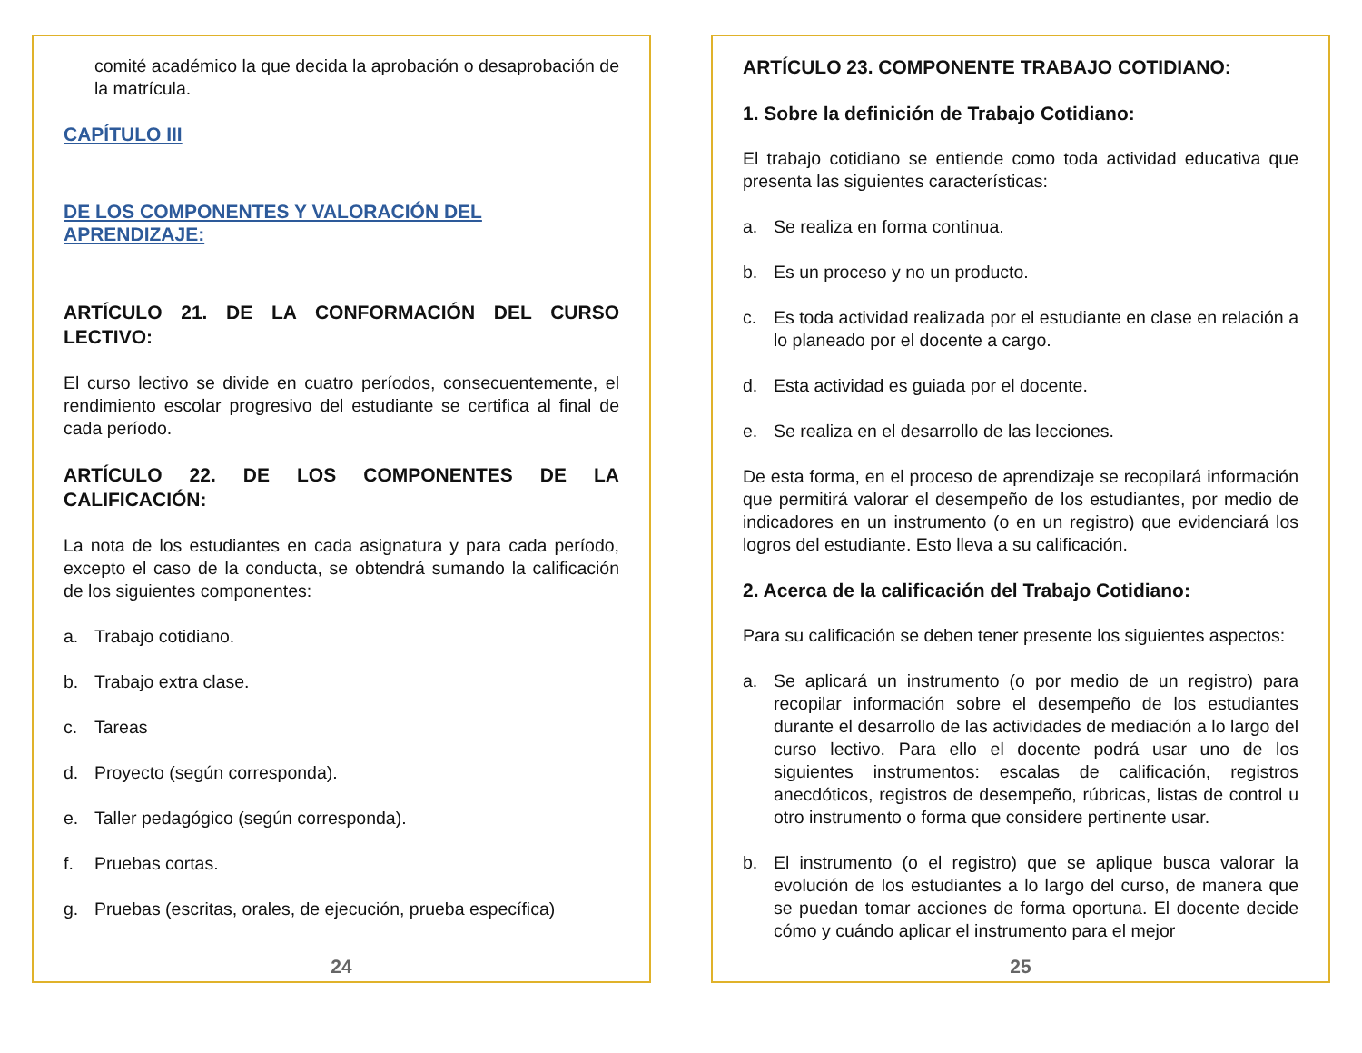comité académico la que decida la aprobación o desaprobación de la matrícula.
CAPÍTULO III
DE LOS COMPONENTES Y VALORACIÓN DEL APRENDIZAJE:
ARTÍCULO 21. DE LA CONFORMACIÓN DEL CURSO LECTIVO:
El curso lectivo se divide en cuatro períodos, consecuentemente, el rendimiento escolar progresivo del estudiante se certifica al final de cada período.
ARTÍCULO 22. DE LOS COMPONENTES DE LA CALIFICACIÓN:
La nota de los estudiantes en cada asignatura y para cada período, excepto el caso de la conducta, se obtendrá sumando la calificación de los siguientes componentes:
a. Trabajo cotidiano.
b. Trabajo extra clase.
c. Tareas
d. Proyecto (según corresponda).
e. Taller pedagógico (según corresponda).
f. Pruebas cortas.
g. Pruebas (escritas, orales, de ejecución, prueba específica)
24
ARTÍCULO 23. COMPONENTE TRABAJO COTIDIANO:
1. Sobre la definición de Trabajo Cotidiano:
El trabajo cotidiano se entiende como toda actividad educativa que presenta las siguientes características:
a. Se realiza en forma continua.
b. Es un proceso y no un producto.
c. Es toda actividad realizada por el estudiante en clase en relación a lo planeado por el docente a cargo.
d. Esta actividad es guiada por el docente.
e. Se realiza en el desarrollo de las lecciones.
De esta forma, en el proceso de aprendizaje se recopilará información que permitirá valorar el desempeño de los estudiantes, por medio de indicadores en un instrumento (o en un registro) que evidenciará los logros del estudiante. Esto lleva a su calificación.
2. Acerca de la calificación del Trabajo Cotidiano:
Para su calificación se deben tener presente los siguientes aspectos:
a. Se aplicará un instrumento (o por medio de un registro) para recopilar información sobre el desempeño de los estudiantes durante el desarrollo de las actividades de mediación a lo largo del curso lectivo. Para ello el docente podrá usar uno de los siguientes instrumentos: escalas de calificación, registros anecdóticos, registros de desempeño, rúbricas, listas de control u otro instrumento o forma que considere pertinente usar.
b. El instrumento (o el registro) que se aplique busca valorar la evolución de los estudiantes a lo largo del curso, de manera que se puedan tomar acciones de forma oportuna. El docente decide cómo y cuándo aplicar el instrumento para el mejor
25